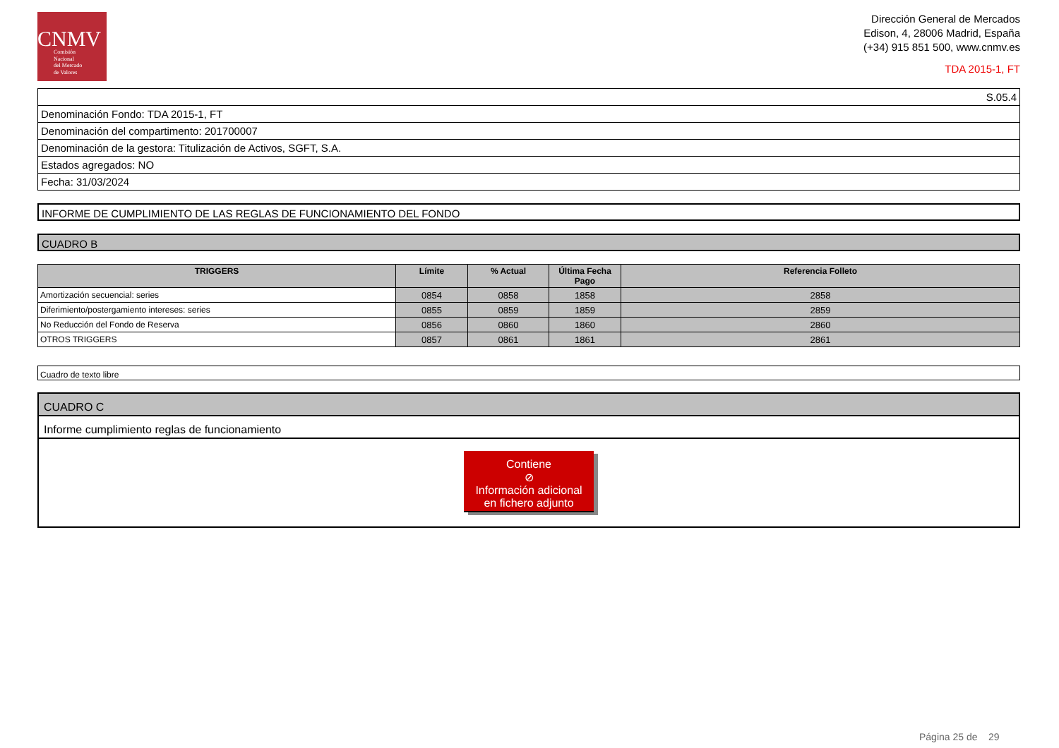CNMV
Comisión
Nacional
del Mercado
de Valores
Dirección General de Mercados
Edison, 4, 28006 Madrid, España
(+34) 915 851 500, www.cnmv.es
TDA 2015-1, FT
| S.05.4 |
| Denominación Fondo: TDA 2015-1, FT |
| Denominación del compartimento: 201700007 |
| Denominación de la gestora: Titulización de Activos, SGFT, S.A. |
| Estados agregados: NO |
| Fecha: 31/03/2024 |
INFORME DE CUMPLIMIENTO DE LAS REGLAS DE FUNCIONAMIENTO DEL FONDO
CUADRO B
| TRIGGERS | Límite | % Actual | Última Fecha Pago | Referencia Folleto |
| --- | --- | --- | --- | --- |
| Amortización secuencial: series | 0854 | 0858 | 1858 | 2858 |
| Diferimiento/postergamiento intereses: series | 0855 | 0859 | 1859 | 2859 |
| No Reducción del Fondo de Reserva | 0856 | 0860 | 1860 | 2860 |
| OTROS TRIGGERS | 0857 | 0861 | 1861 | 2861 |
Cuadro de texto libre
CUADRO C
Informe cumplimiento reglas de funcionamiento
Contiene
⊘
Información adicional
en fichero adjunto
Página 25 de 29